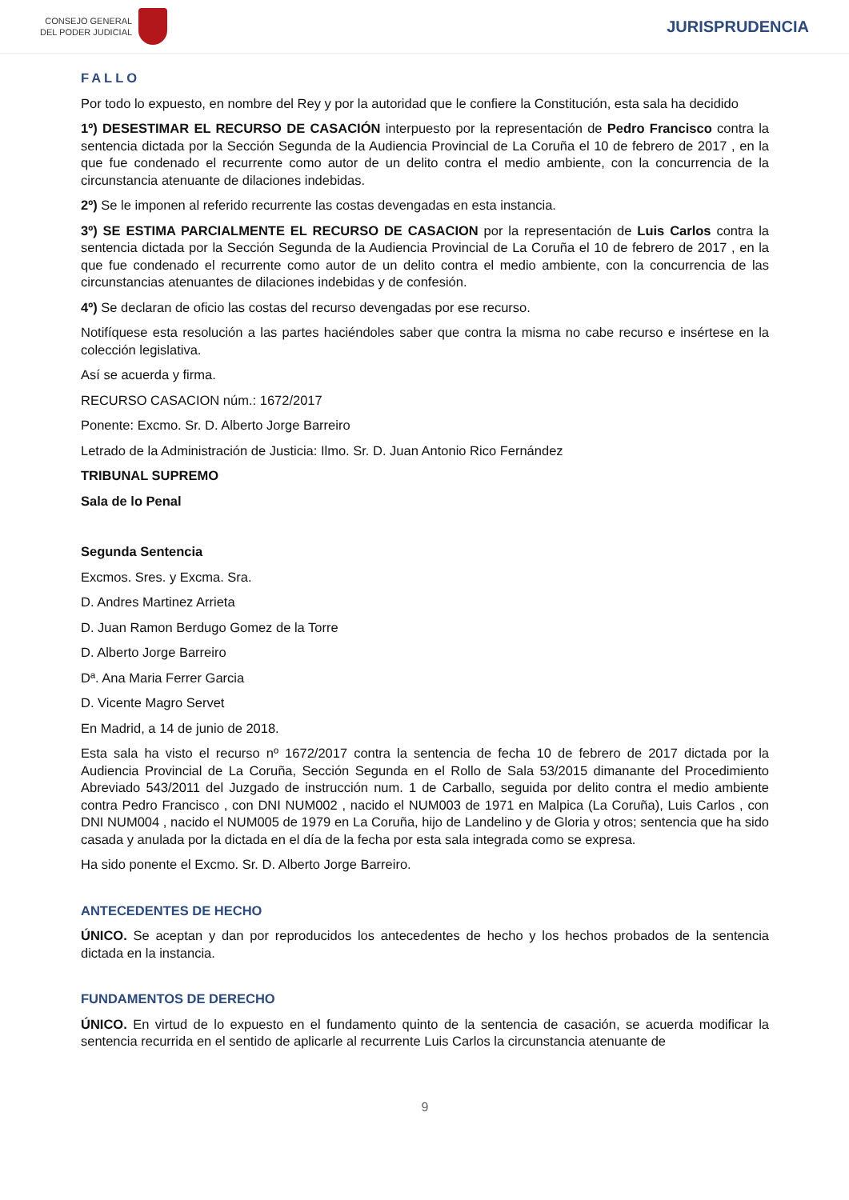CONSEJO GENERAL
DEL PODER JUDICIAL
JURISPRUDENCIA
FALLO
Por todo lo expuesto, en nombre del Rey y por la autoridad que le confiere la Constitución, esta sala ha decidido
1º) DESESTIMAR EL RECURSO DE CASACIÓN interpuesto por la representación de Pedro Francisco contra la sentencia dictada por la Sección Segunda de la Audiencia Provincial de La Coruña el 10 de febrero de 2017 , en la que fue condenado el recurrente como autor de un delito contra el medio ambiente, con la concurrencia de la circunstancia atenuante de dilaciones indebidas.
2º) Se le imponen al referido recurrente las costas devengadas en esta instancia.
3º) SE ESTIMA PARCIALMENTE EL RECURSO DE CASACION por la representación de Luis Carlos contra la sentencia dictada por la Sección Segunda de la Audiencia Provincial de La Coruña el 10 de febrero de 2017 , en la que fue condenado el recurrente como autor de un delito contra el medio ambiente, con la concurrencia de las circunstancias atenuantes de dilaciones indebidas y de confesión.
4º) Se declaran de oficio las costas del recurso devengadas por ese recurso.
Notifíquese esta resolución a las partes haciéndoles saber que contra la misma no cabe recurso e insértese en la colección legislativa.
Así se acuerda y firma.
RECURSO CASACION núm.: 1672/2017
Ponente: Excmo. Sr. D. Alberto Jorge Barreiro
Letrado de la Administración de Justicia: Ilmo. Sr. D. Juan Antonio Rico Fernández
TRIBUNAL SUPREMO
Sala de lo Penal
Segunda Sentencia
Excmos. Sres. y Excma. Sra.
D. Andres Martinez Arrieta
D. Juan Ramon Berdugo Gomez de la Torre
D. Alberto Jorge Barreiro
Dª. Ana Maria Ferrer Garcia
D. Vicente Magro Servet
En Madrid, a 14 de junio de 2018.
Esta sala ha visto el recurso nº 1672/2017 contra la sentencia de fecha 10 de febrero de 2017 dictada por la Audiencia Provincial de La Coruña, Sección Segunda en el Rollo de Sala 53/2015 dimanante del Procedimiento Abreviado 543/2011 del Juzgado de instrucción num. 1 de Carballo, seguida por delito contra el medio ambiente contra Pedro Francisco , con DNI NUM002 , nacido el NUM003 de 1971 en Malpica (La Coruña), Luis Carlos , con DNI NUM004 , nacido el NUM005 de 1979 en La Coruña, hijo de Landelino y de Gloria y otros; sentencia que ha sido casada y anulada por la dictada en el día de la fecha por esta sala integrada como se expresa.
Ha sido ponente el Excmo. Sr. D. Alberto Jorge Barreiro.
ANTECEDENTES DE HECHO
ÚNICO. Se aceptan y dan por reproducidos los antecedentes de hecho y los hechos probados de la sentencia dictada en la instancia.
FUNDAMENTOS DE DERECHO
ÚNICO. En virtud de lo expuesto en el fundamento quinto de la sentencia de casación, se acuerda modificar la sentencia recurrida en el sentido de aplicarle al recurrente Luis Carlos la circunstancia atenuante de
9